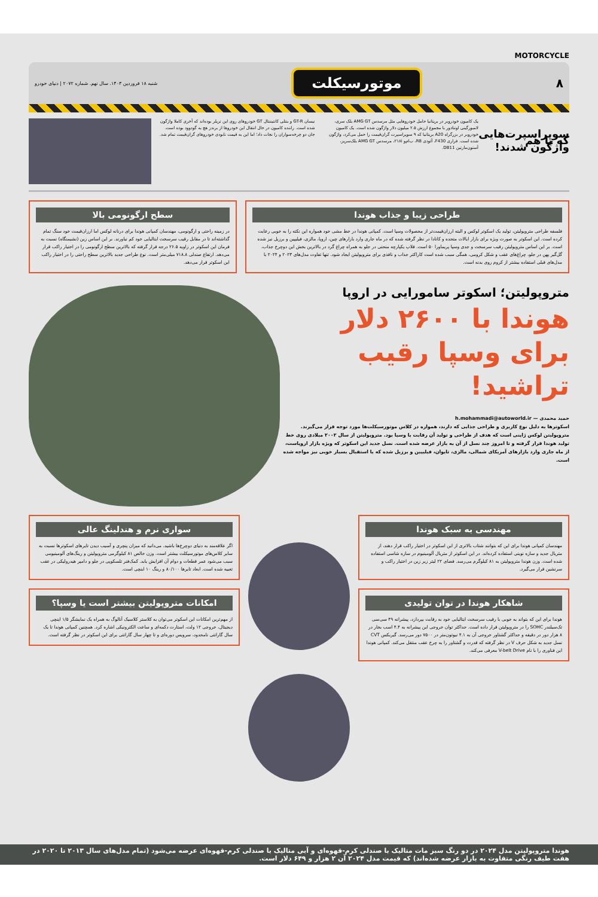MOTORCYCLE
۸ موتورسیکلت شنبه ۱۸ فروردین ۱۴۰۳. سال نهم. شماره ۲۰۷۲ | دنیای خودرو
سوپراسپرت‌هایی که با هم واژگون شدند!
یک کامیون خودروبر در بریتانیا حامل خودروهایی مثل مرسدس AMG GT بلک سری، لامبورگینی اونتادور با مجموع ارزش ۲.۵ میلیون دلار واژگون شده است. یک کامیون خودروبر در بزرگراه A20 بریتانیا که ۹ سوپراسپرت گران‌قیمت را حمل می‌کرد، واژگون شده است. فراری F430، آئودی R8، ب‌ام‌و ۲۱۸i، مرسدس AMG GT بلک‌سریز، آستون‌مارتین DB11.
نیسان GT-R و بنتلی کانتیننتال GT خودروهای روی این تریلر بوده‌اند که آخری کاملا واژگون شده است. راننده کامیون در حال انتقال این خودروها از برندز هچ به گودوود بوده است. جان دو چرخه‌سواران را نجات داد؛ اما این به قیمت نابودی خودروهای گران‌قیمت تمام شد.
طراحی زیبا و جذاب هوندا
فلسفه طراحی متروپولیتن، تولید یک اسکوتر لوکس و البته ارزان‌قیمت‌تر از محصولات وسپا است. کمپانی هوندا در خط مشی خود همواره این نکته را به خوبی رعایت کرده است. این اسکوتر به صورت ویژه برای بازار ایالات متحده و کانادا در نظر گرفته شده که در ماه جاری وارد بازارهای چین، اروپا، مالزی، فیلیپین و برزیل نیز شده است. بر این اساس متروپولیتن رقیب سرسخت و جدی وسپا پریماورا ۵۰ است. فلاپ یکپارچه منحنی در جلو به همراه چراغ گرد در بالاترین بخش این دوچرخ جذاب، گل‌گیر پهن در جلو، چراغ‌های عقب و شکل کرومی، همگی سبب شده است کاراکتر جذاب و نافذی برای متروپولیتن ایجاد شود. تنها تفاوت مدل‌های ۲۰۲۳ و ۲۰۲۴ با مدل‌های قبلی استفاده بیشتر از کروم روی بدنه است.
سطح ارگونومی بالا
در زمینه راحتی و ارگونومی، مهندسان کمپانی هوندا برای درنانه لوکس اما ارزان‌قیمت خود سنگ تمام گذاشته‌اند تا در مقابل رقیب سرسخت ایتالیایی خود کم نیاورند. بر این اساس زین (نشیمنگاه) نسبت به فرمان این اسکوتر در زاویه ۲۶.۵ درجه قرار گرفته که بالاترین سطح ارگونومی را در اختیار راکب قرار می‌دهد. ارتفاع صندلی ۷۱۸.۸ میلی‌متر است. نوع طراحی جدید بالاترین سطح راحتی را در اختیار راکب این اسکوتر قرار می‌دهد.
متروپولیتن؛ اسکوتر سامورایی در اروپا
هوندا با ۲۶۰۰ دلار
برای وسپا رقیب تراشید!
حمید محمدی — h.mohammadi@autoworld.ir
اسکوترها به دلیل نوع کاربری و طراحی جذابی که دارند، همواره در کلاس موتورسیکلت‌ها مورد توجه قرار می‌گیرند. متروپولیتن لوکس ژاپنی است که هدف از طراحی و تولید آن رقابت با وسپا بود. متروپولیتن از سال ۲۰۰۲ میلادی روی خط تولید هوندا قرار گرفته و تا امروز چند نسل از آن به بازار عرضه شده است. نسل جدید این اسکوتر که ویژه بازار اروپاست، از ماه جاری وارد بازارهای آمریکای شمالی، مالزی، تایوان، فیلیپین و برزیل شده که با استقبال بسیار خوبی نیز مواجه شده است.
مهندسی به سبک هوندا
مهندسان کمپانی هوندا برای این که بتوانند شتاب بالاتری از این اسکوتر در اختیار راکب قرار دهند، از متریال جدید و سازه نوینی استفاده کرده‌اند. در این اسکوتر از متریال آلومینیوم در سازه شاسی استفاده شده است. وزن هوندا متروپولیتن به ۸۱ کیلوگرم می‌رسد. فضای ۲۲ لیتر زیر زین در اختیار راکب و سرنشین قرار می‌گیرد.
شاهکار هوندا در توان تولیدی
هوندا برای این که بتواند به خوبی با رقیب سرسخت ایتالیایی خود به رقابت بپردازد، پیشرانه ۴۹ سی‌سی تک‌سیلندر SOHC را در متروپولیتن قرار داده است. حداکثر توان خروجی این پیشرانه به ۴.۴ اسب بخار در ۸ هزار دور در دقیقه و حداکثر گشتاور خروجی آن به ۴.۱ نیوتون‌متر در ۷۵۰۰ دور می‌رسد. گیربکس CVT نسل جدید به شکل حرف V در نظر گرفته که قدرت و گشتاور را به چرخ عقب منتقل می‌کند. کمپانی هوندا این فناوری را با نام V-belt Drive معرفی می‌کند.
سواری نرم و هندلینگ عالی
اگر علاقه‌مند به دنیای دوچرخ‌ها باشید، می‌دانید که میزان پنچری و آسیب دیدن تایرهای اسکوترها نسبت به سایر کلاس‌های موتورسیکلت بیشتر است. وزن خالص ۸۱ کیلوگرمی متروپولیتن و رینگ‌های آلومینیومی سبب می‌شود عمر قطعات و دوام آن افزایش یابد. کمک‌فنر تلسکوپی در جلو و دامپر هیدرولیکی در عقب تعبیه شده است. ابعاد تایرها ۸۰/۱۰۰ و رینگ ۱۰ اینچی است.
امکانات متروپولیتن بیشتر است یا وسپا؟
از مهم‌ترین امکانات این اسکوتر می‌توان به کلاستر کلاسیک آنالوگ به همراه یک نمایشگر ۱/۵ اینچی دیجیتال، خروجی ۱۲ ولت، استارت دکمه‌ای و ساعت الکترونیکی اشاره کرد. همچنین کمپانی هوندا تا یک سال گارانتی نامحدود، سرویس دوره‌ای و تا چهار سال گارانتی برای این اسکوتر در نظر گرفته است.
هوندا متروپولیتن مدل ۲۰۲۴ در دو رنگ سبز مات متالیک با صندلی کرم-قهوه‌ای و آبی متالیک با صندلی کرم-قهوه‌ای عرضه می‌شود (تمام مدل‌های سال ۲۰۱۳ تا ۲۰۲۰ در هفت طیف رنگی متفاوت به بازار عرضه شده‌اند) که قیمت مدل ۲۰۲۴ آن ۲ هزار و ۶۴۹ دلار است.